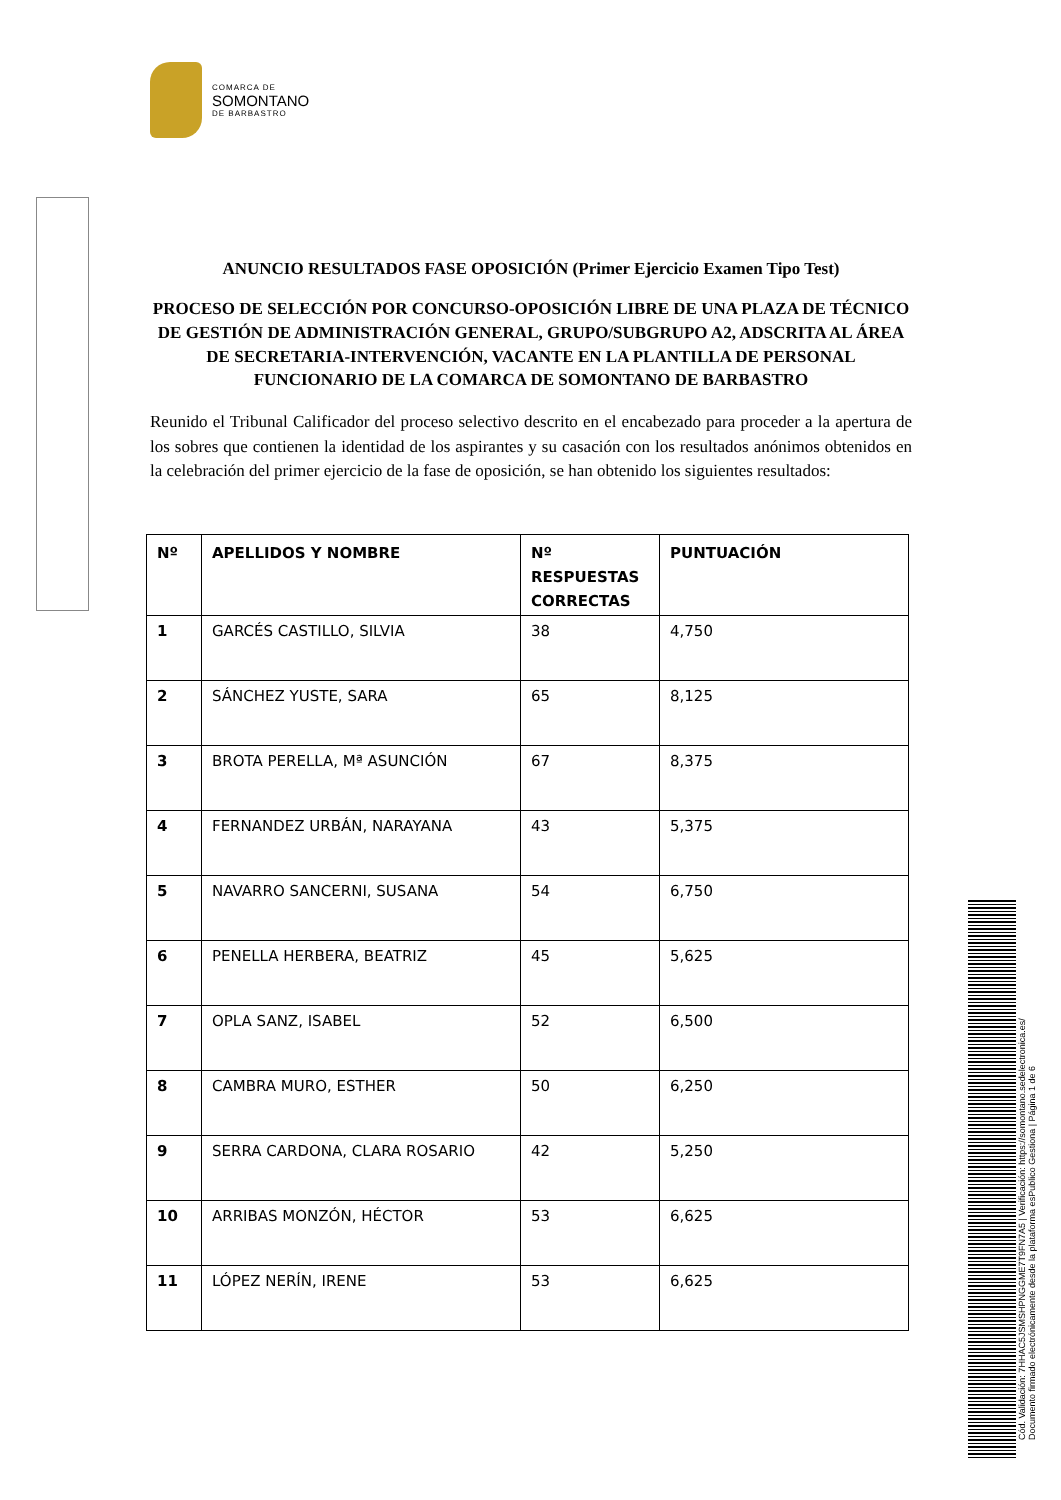COMARCA DE
SOMONTANO
DE BARBASTRO
ANUNCIO RESULTADOS FASE OPOSICIÓN (Primer Ejercicio Examen Tipo Test)
PROCESO DE SELECCIÓN POR CONCURSO-OPOSICIÓN LIBRE DE UNA PLAZA DE TÉCNICO DE GESTIÓN DE ADMINISTRACIÓN GENERAL, GRUPO/SUBGRUPO A2, ADSCRITA AL ÁREA DE SECRETARIA-INTERVENCIÓN, VACANTE EN LA PLANTILLA DE PERSONAL FUNCIONARIO DE LA COMARCA DE SOMONTANO DE BARBASTRO
Reunido el Tribunal Calificador del proceso selectivo descrito en el encabezado para proceder a la apertura de los sobres que contienen la identidad de los aspirantes y su casación con los resultados anónimos obtenidos en la celebración del primer ejercicio de la fase de oposición, se han obtenido los siguientes resultados:
| Nº | APELLIDOS Y NOMBRE | Nº RESPUESTAS CORRECTAS | PUNTUACIÓN |
| --- | --- | --- | --- |
| 1 | GARCÉS CASTILLO, SILVIA | 38 | 4,750 |
| 2 | SÁNCHEZ YUSTE, SARA | 65 | 8,125 |
| 3 | BROTA PERELLA, Mª ASUNCIÓN | 67 | 8,375 |
| 4 | FERNANDEZ URBÁN, NARAYANA | 43 | 5,375 |
| 5 | NAVARRO SANCERNI, SUSANA | 54 | 6,750 |
| 6 | PENELLA HERBERA, BEATRIZ | 45 | 5,625 |
| 7 | OPLA SANZ, ISABEL | 52 | 6,500 |
| 8 | CAMBRA MURO, ESTHER | 50 | 6,250 |
| 9 | SERRA CARDONA, CLARA ROSARIO | 42 | 5,250 |
| 10 | ARRIBAS MONZÓN, HÉCTOR | 53 | 6,625 |
| 11 | LÓPEZ NERÍN, IRENE | 53 | 6,625 |
Cód. Validación: 7HHAC5JSMSHPNGGME7T9FN7A5 | Verificación: https://somontano.sedelectronica.es/
Documento firmado electrónicamente desde la plataforma esPublico Gestiona | Página 1 de 6